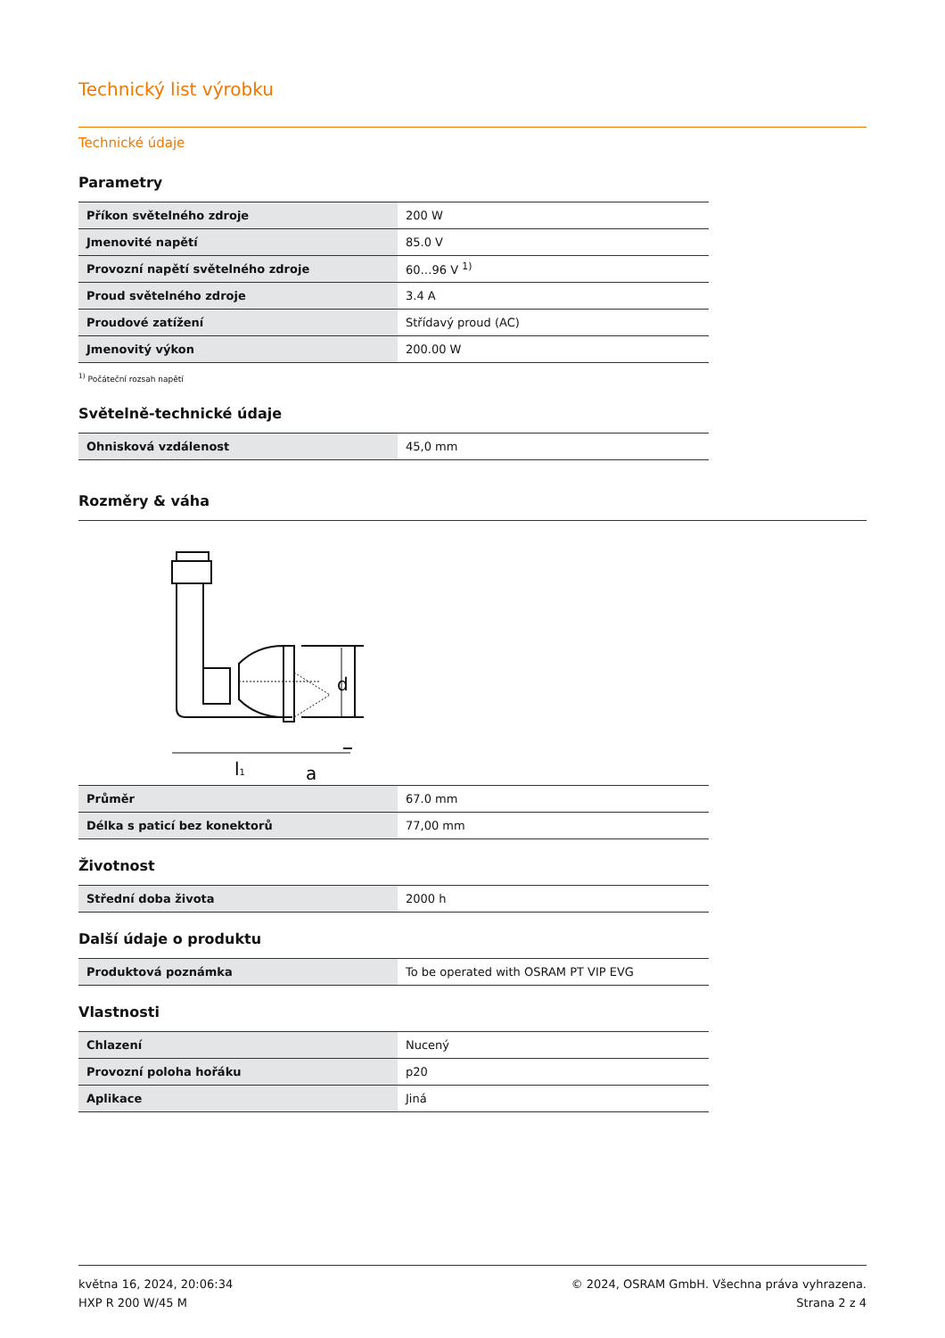Technický list výrobku
Technické údaje
Parametry
| Příkon světelného zdroje | 200 W |
| Jmenovité napětí | 85.0 V |
| Provozní napětí světelného zdroje | 60…96 V <sup>1)</sup> |
| Proud světelného zdroje | 3.4 A |
| Proudové zatížení | Střídavý proud (AC) |
| Jmenovitý výkon | 200.00 W |
<sup>1)</sup> Počáteční rozsah napětí
Světelně-technické údaje
| Ohnisková vzdálenost | 45,0 mm |
Rozměry & váha
d
l1
a
| Průměr | 67.0 mm |
| Délka s paticí bez konektorů | 77,00 mm |
Životnost
| Střední doba života | 2000 h |
Další údaje o produktu
| Produktová poznámka | To be operated with OSRAM PT VIP EVG |
Vlastnosti
| Chlazení | Nucený |
| Provozní poloha hořáku | p20 |
| Aplikace | Jiná |
května 16, 2024, 20:06:34
HXP R 200 W/45 M
© 2024, OSRAM GmbH. Všechna práva vyhrazena.
Strana 2 z 4